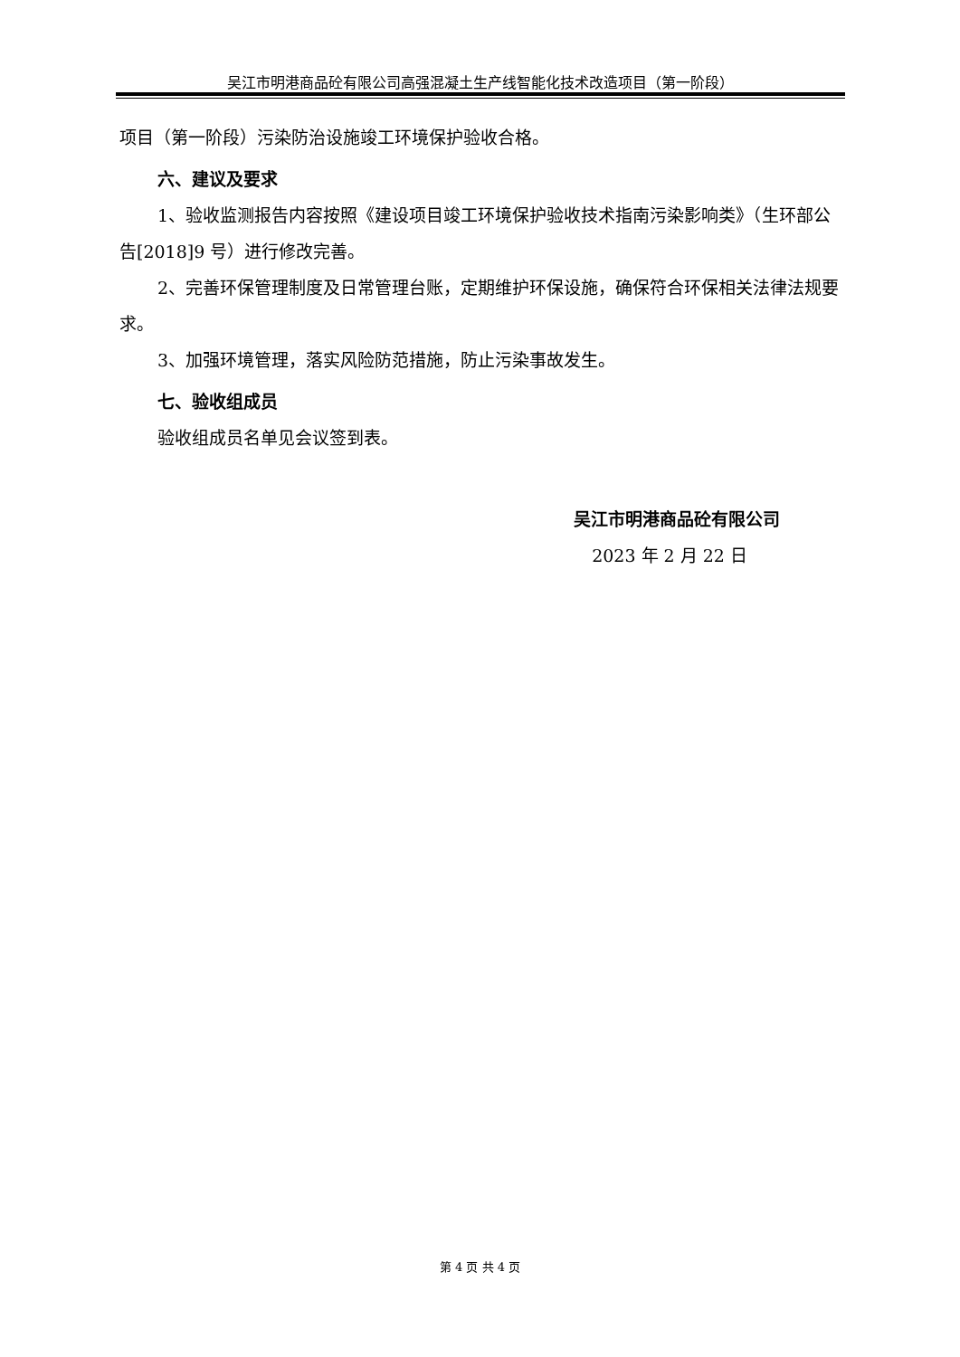吴江市明港商品砼有限公司高强混凝土生产线智能化技术改造项目（第一阶段）
项目（第一阶段）污染防治设施竣工环境保护验收合格。
六、建议及要求
1、验收监测报告内容按照《建设项目竣工环境保护验收技术指南污染影响类》（生环部公告[2018]9 号）进行修改完善。
2、完善环保管理制度及日常管理台账，定期维护环保设施，确保符合环保相关法律法规要求。
3、加强环境管理，落实风险防范措施，防止污染事故发生。
七、验收组成员
验收组成员名单见会议签到表。
吴江市明港商品砼有限公司
2023 年 2 月 22 日
第 4 页 共 4 页